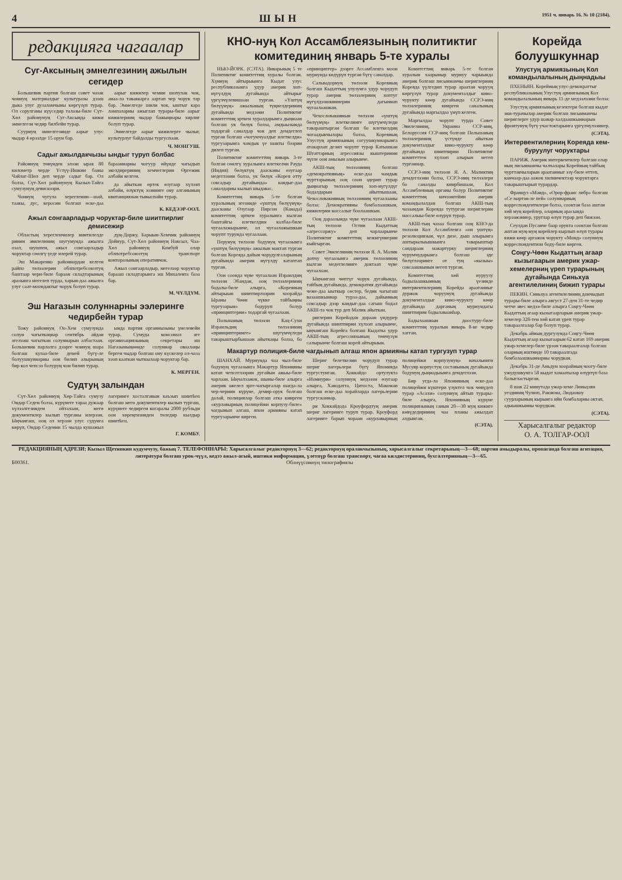4 ШЫН 1951 ч. январь 16. № 10 (2184).
редакцияга чагаалар
Суг-Аксының эмнелгезиниң ажылын сегидер
Большевик партия болгаш совет чазак чоннуң материалдыг культуразы дээш дыка улуг дузаламчыны көргүзүп турар. Ол сорулганы күүседир талазы-биле Сүт-Хөл районунуң Суг-Аксында кижи эмнелгези чедир билбейн турар.
Суурнуң эмнелгезинде аарыг улус чыдар 4 өрээлде 15 орун бар.
аарыг кижилер чемни шопулак чок, анаа-ла таваккарга аартап чер чорук тар бар. Эмнелгеде шили чок, ыштыг кара лампаларны ажыглап турары-биле аарыг кижилерниң чыдар бажыңнары хирлиг болуп турар.
Эмнелгеде аарыг кижилерге чылыг, культурлуг байдалды тургуспаан.
Ч. МОНГУШ.
Садыг ажылдакчызы ындыг туруп болбас
Районнуң төвүнден элээн ырак 80 километр черде Үстүү-Ишкин бажы Чайлаг-Шөл деп черде садыг бар. Ол болза, Сүт-Хөл районунуң Кызыл-Тайга сумузунуң девискээри.
Чоннуң чугула херегленин—шай, таакы, дус, керосин болгаш өске-даа барааннарны чогуур өйүнде чагыдып экелдирериниң хемчеглерин Өргежик албайн келген.
да айыткан өртек өзугаар хүлээп албайн, өлүктүң эзэнинге ону алганының квитанциязын тывыспайн турар.
К. КЕДЭЭР-ООЛ.
Ажыл сонгаарладыр чоруктар-биле шиитпирлиг демисежир
Областың херегленчилер ниитилелде ринин эвилелиниң шугумунда ажылга озал, шушпен, ажыл сонгаарладыр чоруктар сөөлгү үеде илерей турар.
Эш Макаренко районнардан келген райпо төлээлерин облпотребсоюзтуң баштаар чери-биле бараан складтарының аразынга мегелеп турда, харын-даа ажылга улуг саат-моондактыг чорук болуп турар.
дүң-Доржу, Барыын-Хемчик районнуң Дойнур, Сүт-Хөл районнуң Наксыл, Чаа-Хөл районнуң Комбуй олар облпотребсоюзтуң транспорт конторазының оперативчок.
Ажыл сонгаарладыр, мегелээр чоруктар барааш складтарынга эш Михалевта база бар.
М. ЧҮЛДҮМ.
Эш Нагазын солуннарны ээлеринге чедирбейн турар
Тожу районнуң Оо-Хем сумузунда солун чагыткаңнар сентябрь айдан эгелээш чагыткан солуннарын албастаан. Большевик парлалга дээрге чоннуң шара болгаш кулаа-биле демей бүгү-ле болуушкуннарны оон билип алырының бир кол чепсээ болуруң чон билип турар.
ында партия органнызыны үнелевейн турар. Сумуда комсомол эге организациязының секретары эш Нагазыныңөөнде солуннар оваалаңы берген чыдар болгаш ону күскелер ол-чаза хээп кааткан чыткылаар чоруктар бар.
К. МЕРГЕН.
Судтуң залындан
Сүт-Хөл районнуң Хөр-Тайга сумузу Ондар Седен болза, күрүнеге тараа дужаар хүлээлгезинден ойталаан, мегө документилер кылып турганы илерээн. Ыңчангаш, ооң ол херээн улус судунга көрүп, Ондар Седенни 15 чылда кушажыл лагеринге хосталгавын каъзып шиитken болгаш мегө документилер кылып тургаш, күрүнеге чедирген когаралы 2000 рубльди оон хөреңгизинден төледир кылдыр шиитken.
Г. КОМБУ.
КНО-нуң Кол Ассамблеязының политиктиг комитединиң январь 5-те хуралы
НЬЮ-ЙОРК. (СЭТА). Январьның 5 те Политиктиг комитеттиң хуралы болган. Хүннуң айтырыынга Кыдат улус республиказынга удур америк хоп-нүгүлдүң дугайында айтырыг үргүлчүлевишаан турган. «Үштүң бөлүүнүң» ажылының түңнелдериниң дугайында медээни Политиктиг комитеттиң эрткен хуралдарынга дыңнаан болгаш ук бөлүк болза, амдыызында тодаргай саналдар чок деп демдеглеп турган болгаш «чогумчуалдыг илеткелди» тургузарынга чамдык үе шакты бээрин дилеп турган.
Политиктиг комитеттиң январь 3-те болган сөөлгү хуралынга илеткелчи Рауда (Индия) бөлүктүң даасканы өзугаар медеглээни болза, ук бөлүк «Корея отту соксадыр дугайында» кандыг-даа саналдарны кылып шыдавас.
Комитеттиң январь 5-те болган хуралының эгезинде «үштүң бөлүүнүң» даасканы Өзугаар Пирсон (Канада) комитеттиң эрткен хуралынга кылган баштайгы илеткелдин калбаа-биле чугаалажырынче, ол чугаалажышкын чорупт турунда чугаалаан.
Перунуң төлээзи бодунуң чугаазынга «үштүң бөлүүнүң» ажылын мактап турган болгаш Кореяда дайын чорудулгаларының дугайында америк нүгүлдү катаптап турган.
Оон соонда чүве чугаалаан Израилдиң төлээзи Эбандан, ооң төлээлериниң бодалы-биле алырга, «Кореяның айтырыын шиитпирлээрин хоорайда Ыраны Чөөн чүкке тайбыңны тургузарын» бодуруп болур «принциптерни» тодаргай чугаалаан.
Польшаның төлээзи Кац-Сухи Израильдиң төлээзиниң «принциптеринге» шүгүмчүледи таварыштырбышаан айыткаңы болза, бо «принциптер» дээрге Ассамблеяга моон мурнунда көдүрүп турган бүгү саналдар.
Сальвадорнуң төлээзи Кореяның болгаш Кыдаттың улузунга удур чорудуп турар америк төлээлерниң хоптуг нүгүлдээшкиннерин дагыннап чугаалаашкан.
Чехословакиянын төлээзи «үштүң бөлүүнүң» илеткелинге шүгүмчүледи тавараштырган болгаш бо илеткелдиң чогаадыкчылары болза, Кореяның Улустуң армиязының согуушкуннарынга атакарлап дезип чорупт турар Катышкан Штаттарның агрессиязы кыштеринин чүгле оон амызын алырынче.
АКШ-тың төлээзиниң болгаш «демократияның» өске-даа чамдык чурттарының ооң соон эдерип турар дыңнагыр төлээлериниң хоп-нүгүлдүг бодалдарын айытпышаан, Чехословакияның төлээзиниң чугаалааны болза: Демократияны бомбалаашкын, кижилерни массалыг боолаашкын.
Ооң дараазында чүве чугаалаан АКШ-тың төлээзи Остин Кыдаттың «агрессоржу» деп чарлаарынче Политиктиг комитеттиң кежигүннерин кыйгырган.
Совет Эвилелиниң төлээзи Я. А. Малик допчу чугаазынга америк төлээзиниң кылган медеглелинге доктаап чүве чугаалаан.
Ыңчангаш чөптүг чорук дугайында, тайбың дугайында, демократия дугайында чеже-даа ыыткыр сөстер, бедик чагыгаш вазаашкыннар турза-даа, дайынның соксадыр дээр кандыг-даа сагыш бодал АКШ-та чок тур деп Малик айыткан.
риглерни Корейадан дораан үндүрер дугайында шиитпирни хүлээп алырынче, ыңчангаш Корейга болгаш Кыдатка удур АКШ-тың агрессиязының төнчүзүн салырынче болгаш корей айтырыын.
Комитеттиң январь 5-те болган хуралын хаарыныр мурнуу чарыында америк болгаш лисынманчы шериглерниң Кореяда үүлгедип турар араатан чорууң көргүзүп турар документалдыг кино-чурукту көөр дугайында ССРЭ-ниң төлээлериниң киирген саналының дугайында маргылдаа үнүп келген.
Маргылдаа чорупт турда Совет Эвилелиниң, Украина ССР-ниң, Белоруссия ССР-ниң болгаш Польшаның төлээлериниң үстүнде айыткан документалдыг кино-чурукту көөр дугайында шиитпирни Политиктиг комитеттен хүлээп алырын негеп турганнар.
ССРЭ-ниң төлээзи Я. А. Маликтиң демдеглээни болза, ССРЭ-ниң төлээлери бо саналды киирбишаан, Кол Ассамблеяның органы болур Политиктиг комитеттиң кичээнгейин америк командылалдан болгаш АКШ-тың чазаандан Кореяда тутурган шериглерни массалыы-биле өлүрүп турар.
АКШ-тың чазаа болгаш ооң КНО-да төлээзи Кол Ассамблеяга «он үштүң» резолюциязын, чүл дизе, дыш алырынга аштырылыышкынга таварыштыр сандараан макартурку шериглерниң чурумчударынга болгаш эде бөлүглээринге от туң «кызыы» соксаашкынын негеп турган.
Комитеттиң хөй нуруузу бадылаашкынның үезинде интервентилерниң Корейда араатанныг дуржок чоруунуң дугайында документалдыг кино-чурукту көөр дугайында дарганың мурнундагы шиитпирин бадылаваанһар.
Бадылаашкын доостуру-биле комитеттиң хуралын январь 8-ке чедир хагган.
Макартур полиция-биле чагдынып алгаш япон армияны катап тургузуп турар
ШАНХАЙ. Мурнунда чаа чыл-биле бодунуң чугаазынга Макартур Японияны катап чепсеглээрин дугайын ажыы-биле чарлаан. Ыңчалзажок, шыны-биле алырга америк эжелел эрге-чагыргалар шагда-ла чер-чернин күрүне, демир-орук болгаш далай, полициялар болгаш атка киирген «курлавырның полицейжи корпузу-биле» чагдынып алгаш, япон армияны катап тургузарынче кирген.
Шериг белеткелин чорудуп турар шериг лагерьлери бүгү Японияда тургустунган. Хоккайдо ортулукта «Иомиури» солуннуң медээзи өзугаар алырга, Хакодатта, Цитоста, Макомаи болгаш өске-даа хорайларда лагерьлерни тургусканнар.
ри Хоккайдода Кроуфордтуң америк шериг лагеринге туруп турар. Кроуфорд лагеринге барып чораан «курлавырның полицейжи корпузунуң» начальниги Мусуяр корпустуң составының дугайында бодунуң дыңнадыынга демдеглээн.
Бир угда-ла Японияның өске-даа полицейжи күштери үзүктел чок чөвүдеп турар «Асахи» солуннуң айтып турары-биле алырга, Японияның күрүне полициязының санын 20—30 муң кижиге көвүдедириниң чаа планы ажылдап алдынган.
(СЭТА).
Корейда болуушкуннар
Улустуң армиязының Кол командылалының дыңнадыы
ПХЕНЬЯН. Корейның улус-демократтыг республиказының Улустуң армиязының Кол командылалының январь 11-де медээлээни болза:
Улустуң армиязының кезектери болгаш кыдат эки-турачылар америк болгаш лисынманчы шериглерге удур шавар-халдаашкыннарын фронтунуң бүгү участоктарынга үргүлчүлээннер.
(СЭТА).
Интервентилерниң Кореяда кем-буруулуг чоруктары
ПАРИЖ. Америк интервентилер болгаш олар ның лисынманчы чалчалары Корейның тайбың чурттакчыларын араатанныг эзү-биле өттеп, канчаар-даа аажок хилинчектээр чоруктарга таварыштырып турардар.
Француз «Манд», «Орор-франс либр» болгаш «Се мартэн-ле пей» солуннарның корреспондентилери болза, сооктан база аштан хөй муң корейлер, оларның арасында херээжэннер, уруглар өлүп турар деп бижээн.
Сеулдан Пусанче баар орукта сооктан болгаш аштан муң-муң корейлер кырлып өлүп турары кижи көөр аргажок чорукту «Монд» солуннуң корреспондентизи бодү-биле көрген.
Соңгу-Чөөн Кыдаттың агаар кызыгаарын америк ужар-хемелерниң үреп турарының дугайында Синьхуа агентилелиниң бижип турары
ПЕКИН. Синьхуа агентилелиниң дамчыдып турары-биле алырга август 27-ден 31-те чедир четче эвес медээ-биле алырга Соңгу-Чөөн Кыдаттың агаар кызыгаарларын америк ужар-хемелер 328-тен хөй катап үреп турар тавараалгалар бар болуп турар.
Декабрь айның дургузунда Соңгу-Чөөн Кыдаттың агаар кызыгаарын 62 катап 169 америк ужар-хемелер-биле үрээн тавараалгалар болгаш оларның иштинде 10 тавараалгада бомбалаашкыннарны чорудкан.
Декабрь 31-де Аньдун хоорайның чоогу-биле ужудушкунга 58 кыдат хамаатылар өлүртүп база балыгластырган.
8 шак 22 минутада ужар-хеме Линьцзян уездиниң Чулюп, Ракэюна, Людаокоу суурларының кырынга ийи бомбаларны октап, адыышкынны чорудкан.
(СЭТА).
Харысалгалыг редактор
О. А. ТОЛГАР-ООЛ
РЕДАКЦИЯНЫҢ АДРЕЗИ: Кызыл Щетинкин кудумчузу, бажың 7. ТЕЛЕФОННАРЫ: Харысалгалыг редакторнуң 3—62; редакторнуң оралакчызының, харысалгалыг секретарьның—3—68; партия амыдыралы, пропаганда болгаш агитация, литература болгаш урок-чүүл, кедээ ажыл-агый, иштики информация, үлетпүр болгаш транспорт, чагаа килдистериниң, бухгалтерияның—3—65.
Б00361. Облнүүсомнуң типографиязы